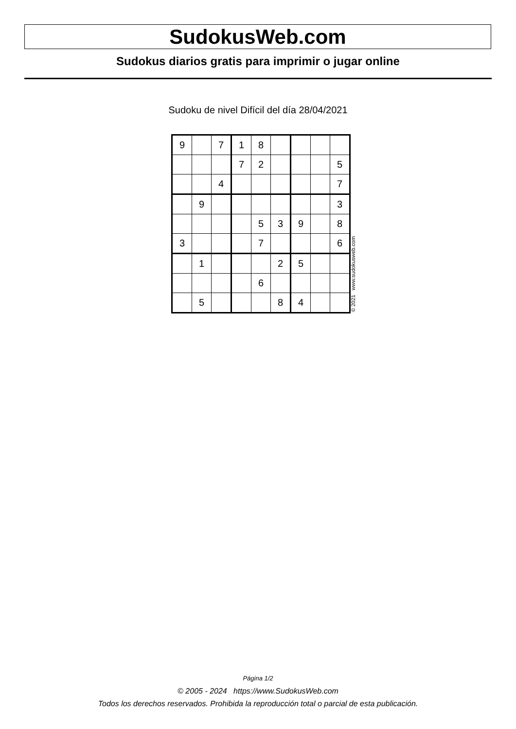SudokusWeb.com
Sudokus diarios gratis para imprimir o jugar online
Sudoku de nivel Difícil del día 28/04/2021
| 9 | | 7 | 1 | 8 | | | | |
| | | | 7 | 2 | | | | 5 |
| | | 4 | | | | | | 7 |
| | 9 | | | | | | | 3 |
| | | | | 5 | 3 | 9 | | 8 |
| 3 | | | | 7 | | | | 6 |
| | 1 | | | | 2 | 5 | | |
| | | | | 6 | | | | |
| | 5 | | | | 8 | 4 | | |
© 2021 www.sudokusweb.com
Página 1/2
© 2005 - 2024 https://www.SudokusWeb.com
Todos los derechos reservados. Prohibida la reproducción total o parcial de esta publicación.